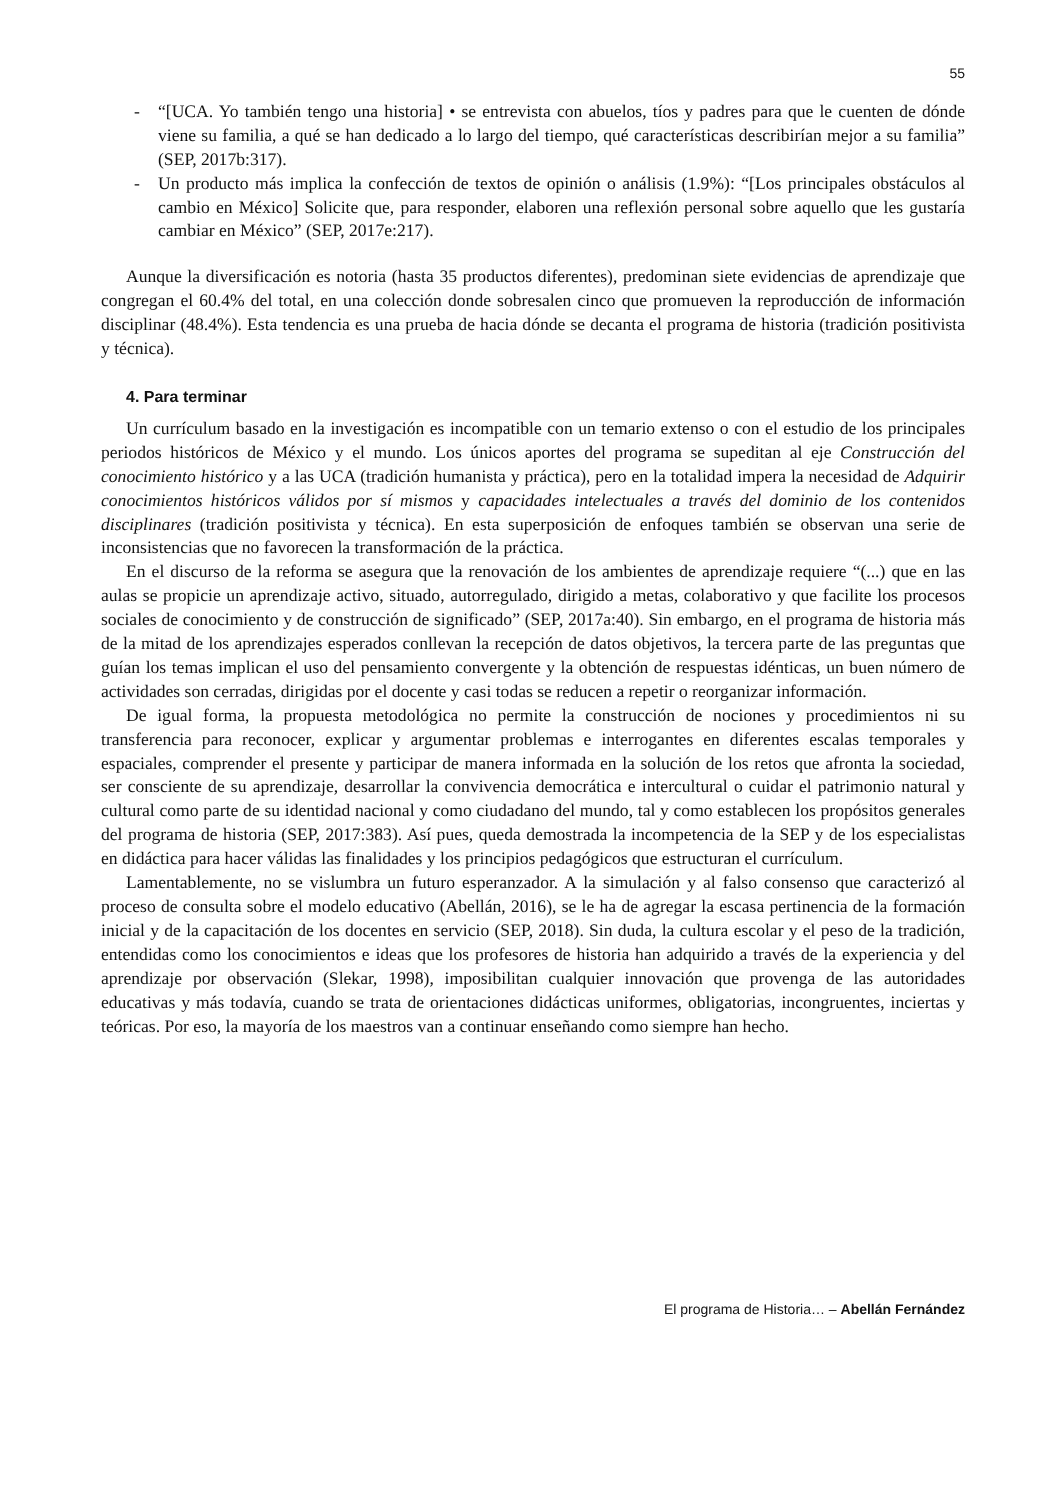55
- “[UCA. Yo también tengo una historia] • se entrevista con abuelos, tíos y padres para que le cuenten de dónde viene su familia, a qué se han dedicado a lo largo del tiempo, qué características describirían mejor a su familia” (SEP, 2017b:317).
- Un producto más implica la confección de textos de opinión o análisis (1.9%): “[Los principales obstáculos al cambio en México] Solicite que, para responder, elaboren una reflexión personal sobre aquello que les gustaría cambiar en México” (SEP, 2017e:217).
Aunque la diversificación es notoria (hasta 35 productos diferentes), predominan siete evidencias de aprendizaje que congregan el 60.4% del total, en una colección donde sobresalen cinco que promueven la reproducción de información disciplinar (48.4%). Esta tendencia es una prueba de hacia dónde se decanta el programa de historia (tradición positivista y técnica).
4. Para terminar
Un currículum basado en la investigación es incompatible con un temario extenso o con el estudio de los principales periodos históricos de México y el mundo. Los únicos aportes del programa se supeditan al eje Construcción del conocimiento histórico y a las UCA (tradición humanista y práctica), pero en la totalidad impera la necesidad de Adquirir conocimientos históricos válidos por sí mismos y capacidades intelectuales a través del dominio de los contenidos disciplinares (tradición positivista y técnica). En esta superposición de enfoques también se observan una serie de inconsistencias que no favorecen la transformación de la práctica.
En el discurso de la reforma se asegura que la renovación de los ambientes de aprendizaje requiere “(...) que en las aulas se propicie un aprendizaje activo, situado, autorregulado, dirigido a metas, colaborativo y que facilite los procesos sociales de conocimiento y de construcción de significado” (SEP, 2017a:40). Sin embargo, en el programa de historia más de la mitad de los aprendizajes esperados conllevan la recepción de datos objetivos, la tercera parte de las preguntas que guían los temas implican el uso del pensamiento convergente y la obtención de respuestas idénticas, un buen número de actividades son cerradas, dirigidas por el docente y casi todas se reducen a repetir o reorganizar información.
De igual forma, la propuesta metodológica no permite la construcción de nociones y procedimientos ni su transferencia para reconocer, explicar y argumentar problemas e interrogantes en diferentes escalas temporales y espaciales, comprender el presente y participar de manera informada en la solución de los retos que afronta la sociedad, ser consciente de su aprendizaje, desarrollar la convivencia democrática e intercultural o cuidar el patrimonio natural y cultural como parte de su identidad nacional y como ciudadano del mundo, tal y como establecen los propósitos generales del programa de historia (SEP, 2017:383). Así pues, queda demostrada la incompetencia de la SEP y de los especialistas en didáctica para hacer válidas las finalidades y los principios pedagógicos que estructuran el currículum.
Lamentablemente, no se vislumbra un futuro esperanzador. A la simulación y al falso consenso que caracterizó al proceso de consulta sobre el modelo educativo (Abellán, 2016), se le ha de agregar la escasa pertinencia de la formación inicial y de la capacitación de los docentes en servicio (SEP, 2018). Sin duda, la cultura escolar y el peso de la tradición, entendidas como los conocimientos e ideas que los profesores de historia han adquirido a través de la experiencia y del aprendizaje por observación (Slekar, 1998), imposibilitan cualquier innovación que provenga de las autoridades educativas y más todavía, cuando se trata de orientaciones didácticas uniformes, obligatorias, incongruentes, inciertas y teóricas. Por eso, la mayoría de los maestros van a continuar enseñando como siempre han hecho.
El programa de Historia… – Abellán Fernández